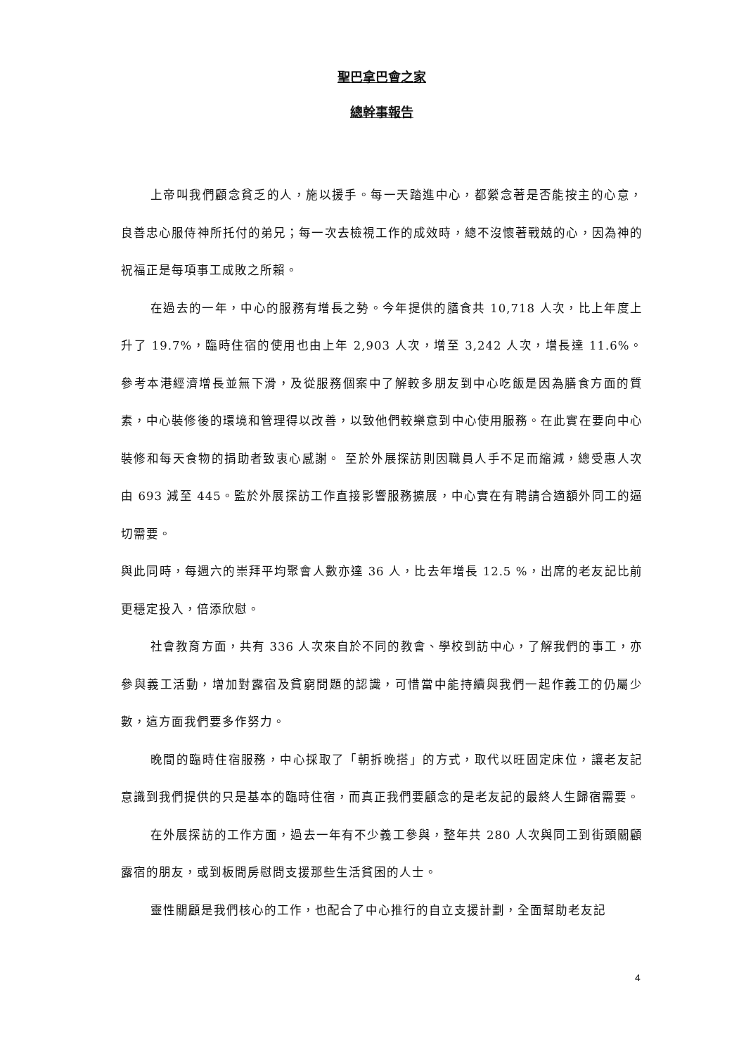聖巴拿巴會之家
總幹事報告
上帝叫我們顧念貧乏的人，施以援手。每一天踏進中心，都縈念著是否能按主的心意，良善忠心服侍神所托付的弟兄；每一次去檢視工作的成效時，總不沒懷著戰兢的心，因為神的祝福正是每項事工成敗之所賴。
在過去的一年，中心的服務有增長之勢。今年提供的膳食共 10,718 人次，比上年度上升了 19.7%，臨時住宿的使用也由上年 2,903 人次，增至 3,242 人次，增長達 11.6%。參考本港經濟增長並無下滑，及從服務個案中了解較多朋友到中心吃飯是因為膳食方面的質素，中心裝修後的環境和管理得以改善，以致他們較樂意到中心使用服務。在此實在要向中心裝修和每天食物的捐助者致衷心感謝。 至於外展探訪則因職員人手不足而縮減，總受惠人次由 693 減至 445。監於外展探訪工作直接影響服務擴展，中心實在有聘請合適額外同工的逼切需要。
與此同時，每週六的崇拜平均聚會人數亦達 36 人，比去年增長 12.5 %，出席的老友記比前更穩定投入，倍添欣慰。
社會教育方面，共有 336 人次來自於不同的教會、學校到訪中心，了解我們的事工，亦參與義工活動，增加對露宿及貧窮問題的認識，可惜當中能持續與我們一起作義工的仍屬少數，這方面我們要多作努力。
晚間的臨時住宿服務，中心採取了「朝拆晚搭」的方式，取代以旺固定床位，讓老友記意識到我們提供的只是基本的臨時住宿，而真正我們要顧念的是老友記的最終人生歸宿需要。
在外展探訪的工作方面，過去一年有不少義工參與，整年共 280 人次與同工到街頭關顧露宿的朋友，或到板間房慰問支援那些生活貧困的人士。
靈性關顧是我們核心的工作，也配合了中心推行的自立支援計劃，全面幫助老友記
4